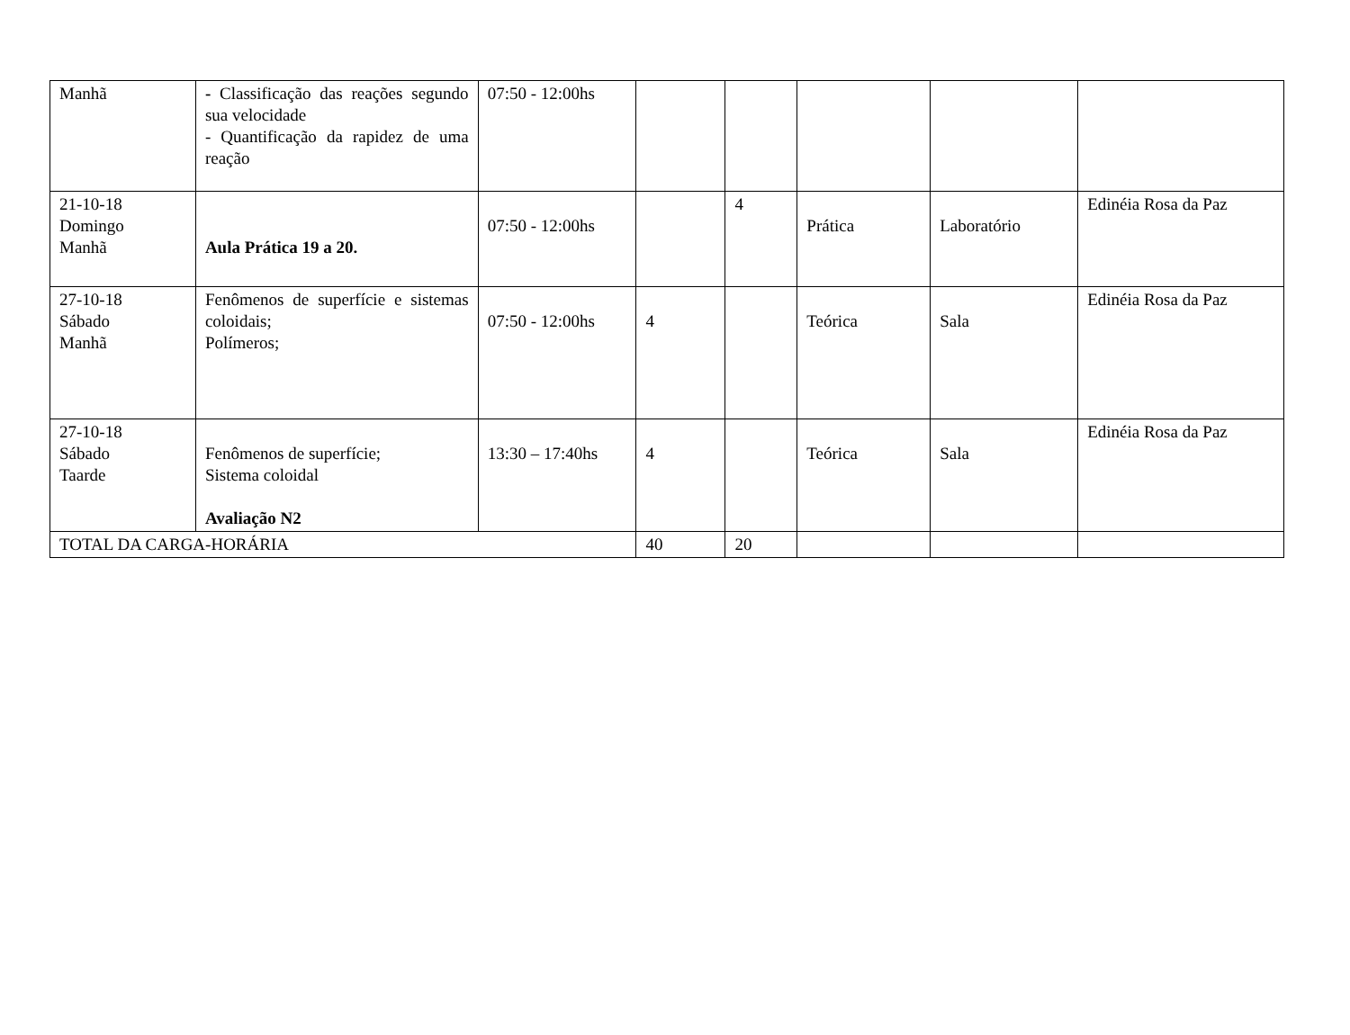| Manhã | - Classificação das reações segundo sua velocidade - Quantificação da rapidez de uma reação | 07:50 - 12:00hs | | | | | |
| 21-10-18 Domingo Manhã | Aula Prática 19 a 20. | 07:50 - 12:00hs | | 4 | Prática | Laboratório | Edinéia Rosa da Paz |
| 27-10-18 Sábado Manhã | Fenômenos de superfície e sistemas coloidais; Polímeros; | 07:50 - 12:00hs | 4 | | Teórica | Sala | Edinéia Rosa da Paz |
| 27-10-18 Sábado Taarde | Fenômenos de superfície; Sistema coloidal Avaliação N2 | 13:30 – 17:40hs | 4 | | Teórica | Sala | Edinéia Rosa da Paz |
| TOTAL DA CARGA-HORÁRIA | | | 40 | 20 | | | |